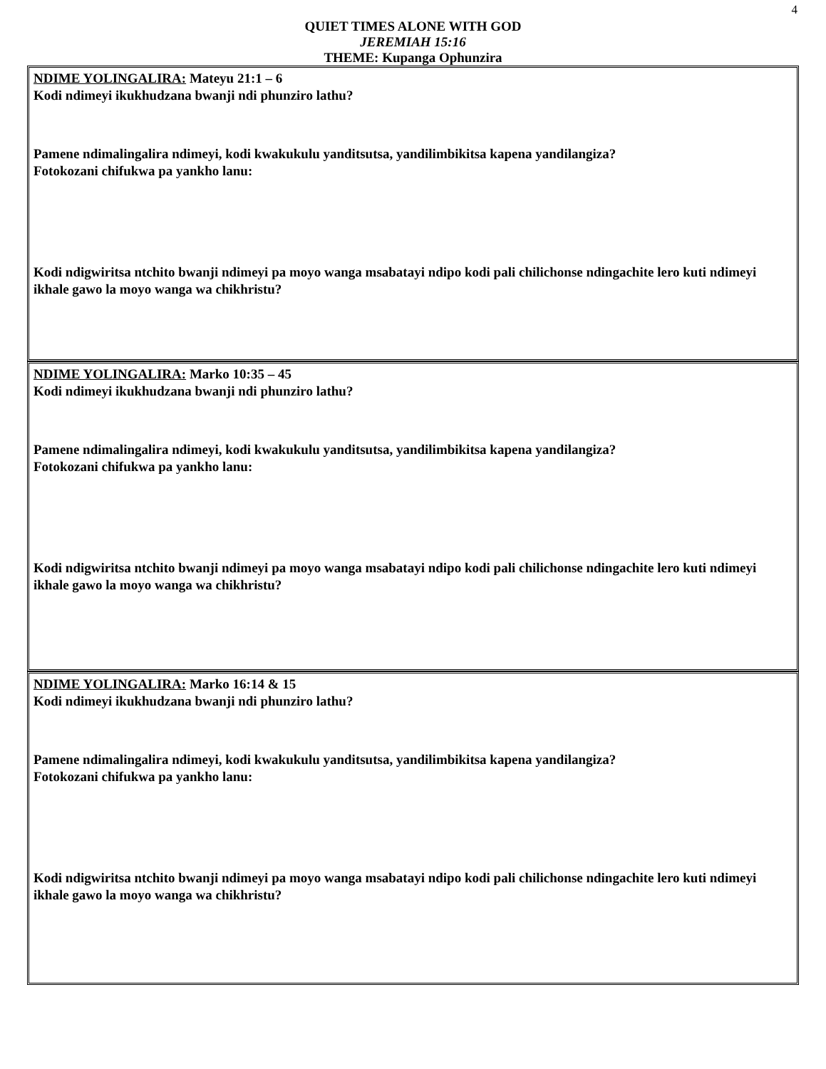4
QUIET TIMES ALONE WITH GOD
JEREMIAH 15:16
THEME: Kupanga Ophunzira
NDIME YOLINGALIRA: Mateyu 21:1 – 6
Kodi ndimeyi ikukhudzana bwanji ndi phunziro lathu?
Pamene ndimalingalira ndimeyi, kodi kwakukulu yanditsutsa, yandilimbikitsa kapena yandilangiza?
Fotokozani chifukwa pa yankho lanu:
Kodi ndigwiritsa ntchito bwanji ndimeyi pa moyo wanga msabatayi ndipo kodi pali chilichonse ndingachite lero kuti ndimeyi ikhale gawo la moyo wanga wa chikhristu?
NDIME YOLINGALIRA: Marko 10:35 – 45
Kodi ndimeyi ikukhudzana bwanji ndi phunziro lathu?
Pamene ndimalingalira ndimeyi, kodi kwakukulu yanditsutsa, yandilimbikitsa kapena yandilangiza?
Fotokozani chifukwa pa yankho lanu:
Kodi ndigwiritsa ntchito bwanji ndimeyi pa moyo wanga msabatayi ndipo kodi pali chilichonse ndingachite lero kuti ndimeyi ikhale gawo la moyo wanga wa chikhristu?
NDIME YOLINGALIRA: Marko 16:14 & 15
Kodi ndimeyi ikukhudzana bwanji ndi phunziro lathu?
Pamene ndimalingalira ndimeyi, kodi kwakukulu yanditsutsa, yandilimbikitsa kapena yandilangiza?
Fotokozani chifukwa pa yankho lanu:
Kodi ndigwiritsa ntchito bwanji ndimeyi pa moyo wanga msabatayi ndipo kodi pali chilichonse ndingachite lero kuti ndimeyi ikhale gawo la moyo wanga wa chikhristu?